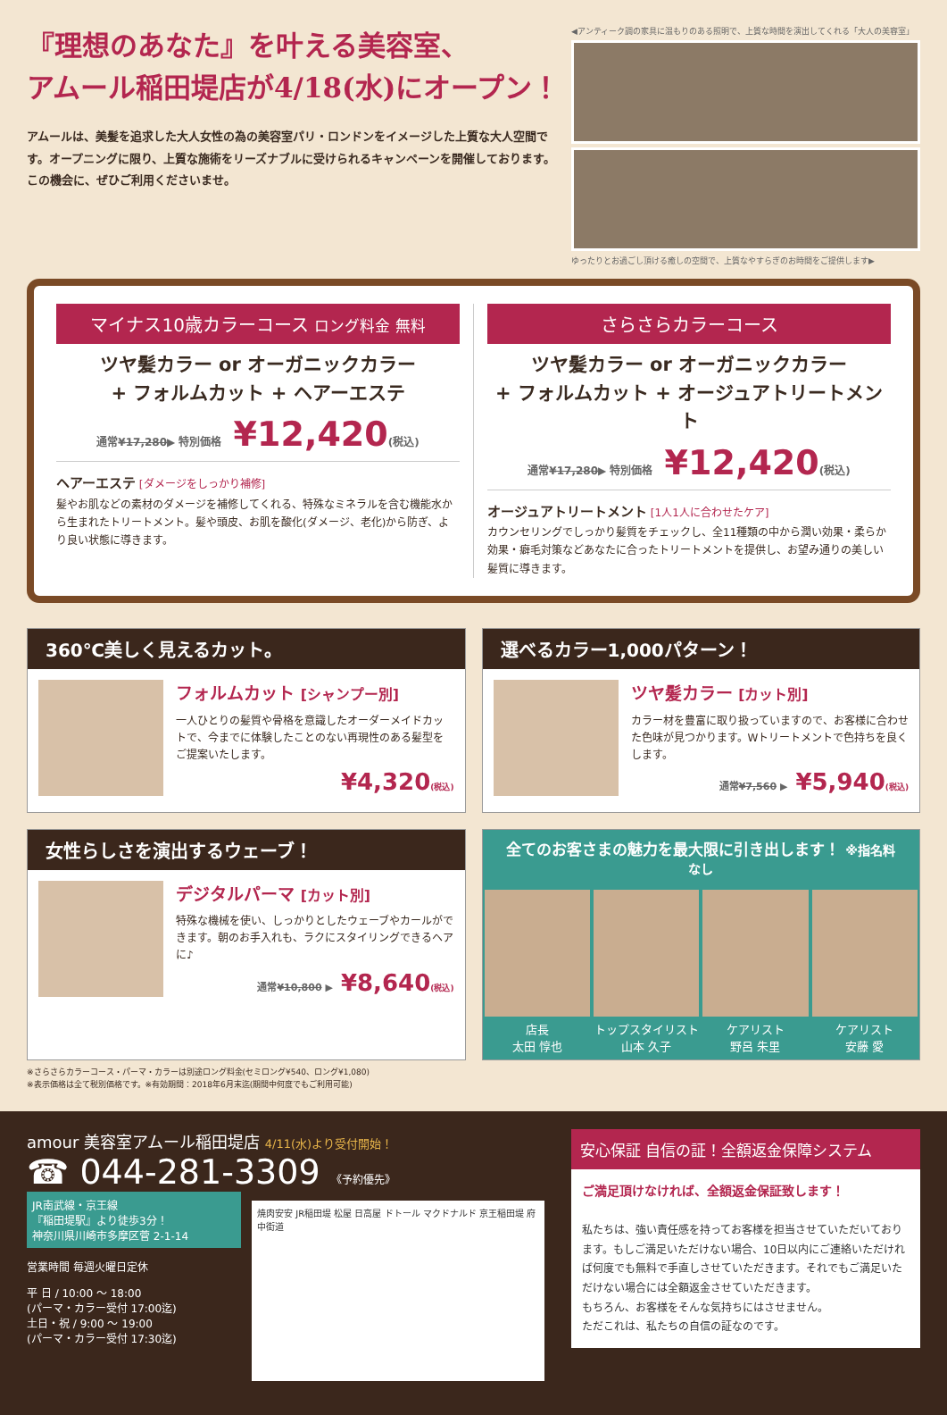『理想のあなた』を叶える美容室、
アムール稲田堤店が4/18(水)にオープン！
アムールは、美髪を追求した大人女性の為の美容室パリ・ロンドンをイメージした上質な大人空間です。オープニングに限り、上質な施術をリーズナブルに受けられるキャンペーンを開催しております。この機会に、ぜひご利用くださいませ。
◀アンティーク調の家具に温もりのある照明で、上質な時間を演出してくれる「大人の美容室」
ゆったりとお過ごし頂ける癒しの空間で、上質なやすらぎのお時間をご提供します▶
マイナス10歳カラーコース ロング料金 無料
ツヤ髪カラー or オーガニックカラー
+ フォルムカット + ヘアーエステ
通常¥17,280▶ 特別価格 ¥12,420(税込)
ヘアーエステ [ダメージをしっかり補修]
髪やお肌などの素材のダメージを補修してくれる、特殊なミネラルを含む機能水から生まれたトリートメント。髪や頭皮、お肌を酸化(ダメージ、老化)から防ぎ、より良い状態に導きます。
さらさらカラーコース
ツヤ髪カラー or オーガニックカラー
+ フォルムカット + オージュアトリートメント
通常¥17,280▶ 特別価格 ¥12,420(税込)
オージュアトリートメント [1人1人に合わせたケア]
カウンセリングでしっかり髪質をチェックし、全11種類の中から潤い効果・柔らか効果・癖毛対策などあなたに合ったトリートメントを提供し、お望み通りの美しい髪質に導きます。
360℃美しく見えるカット。
フォルムカット [シャンプー別]
一人ひとりの髪質や骨格を意識したオーダーメイドカットで、今までに体験したことのない再現性のある髪型をご提案いたします。
¥4,320(税込)
選べるカラー1,000パターン！
ツヤ髪カラー [カット別]
カラー材を豊富に取り扱っていますので、お客様に合わせた色味が見つかります。Wトリートメントで色持ちを良くします。
通常¥7,560 ▶ ¥5,940(税込)
女性らしさを演出するウェーブ！
デジタルパーマ [カット別]
特殊な機械を使い、しっかりとしたウェーブやカールができます。朝のお手入れも、ラクにスタイリングできるヘアに♪
通常¥10,800 ▶ ¥8,640(税込)
全てのお客さまの魅力を最大限に引き出します！ ※指名料なし
店長
太田 惇也
トップスタイリスト
山本 久子
ケアリスト
野呂 朱里
ケアリスト
安藤 愛
※さらさらカラーコース・パーマ・カラーは別途ロング料金(セミロング¥540、ロング¥1,080)
※表示価格は全て税別価格です。※有効期間：2018年6月末迄(期間中何度でもご利用可能)
amour 美容室アムール稲田堤店 4/11(水)より受付開始！
☎ 044-281-3309 《予約優先》
JR南武線・京王線
『稲田堤駅』より徒歩3分！
神奈川県川崎市多摩区菅 2-1-14
営業時間 毎週火曜日定休
平 日 / 10:00 〜 18:00
(パーマ・カラー受付 17:00迄)
土日・祝 / 9:00 〜 19:00
(パーマ・カラー受付 17:30迄)
焼肉安安 JR稲田堤 松屋 日高屋 ドトール マクドナルド 京王稲田堤 府中街道
安心保証 自信の証！全額返金保障システム
ご満足頂けなければ、全額返金保証致します！
私たちは、強い責任感を持ってお客様を担当させていただいております。もしご満足いただけない場合、10日以内にご連絡いただければ何度でも無料で手直しさせていただきます。それでもご満足いただけない場合には全額返金させていただきます。
もちろん、お客様をそんな気持ちにはさせません。
ただこれは、私たちの自信の証なのです。